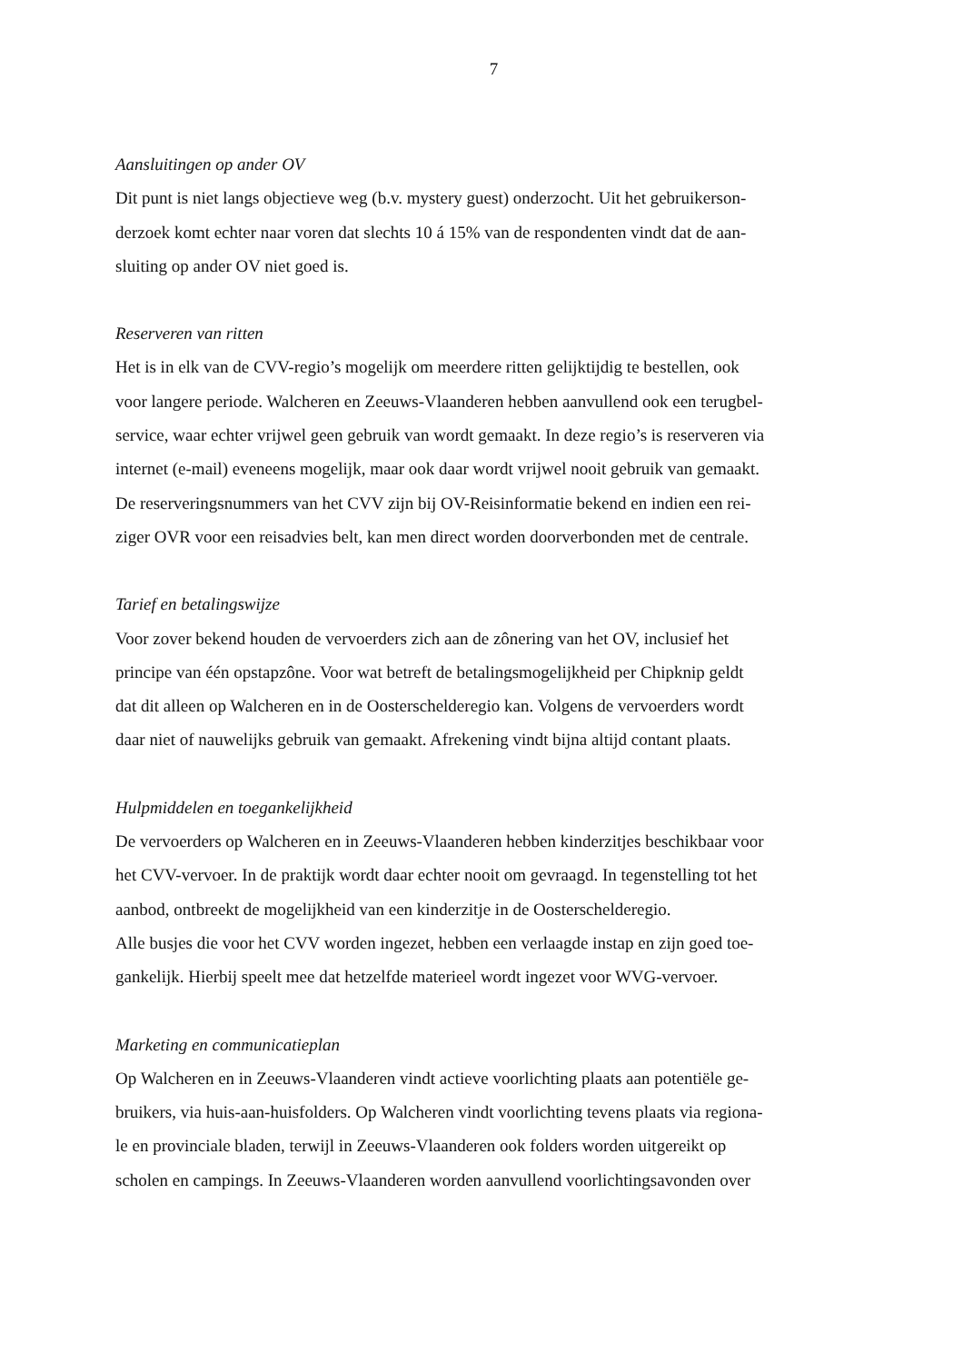7
Aansluitingen op ander OV
Dit punt is niet langs objectieve weg (b.v. mystery guest) onderzocht. Uit het gebruikerson-
derzoek komt echter naar voren dat slechts 10 á 15% van de respondenten vindt dat de aan-
sluiting op ander OV niet goed is.
Reserveren van ritten
Het is in elk van de CVV-regio’s mogelijk om meerdere ritten gelijktijdig te bestellen, ook
voor langere periode. Walcheren en Zeeuws-Vlaanderen hebben aanvullend ook een terugbel-
service, waar echter vrijwel geen gebruik van wordt gemaakt. In deze regio’s is reserveren via
internet (e-mail) eveneens mogelijk, maar ook daar wordt vrijwel nooit gebruik van gemaakt.
De reserveringsnummers van het CVV zijn bij OV-Reisinformatie bekend en indien een rei-
ziger OVR voor een reisadvies belt, kan men direct worden doorverbonden met de centrale.
Tarief en betalingswijze
Voor zover bekend houden de vervoerders zich aan de zônering van het OV, inclusief het
principe van één opstapzône. Voor wat betreft de betalingsmogelijkheid per Chipknip geldt
dat dit alleen op Walcheren en in de Oosterschelderegio kan. Volgens de vervoerders wordt
daar niet of nauwelijks gebruik van gemaakt. Afrekening vindt bijna altijd contant plaats.
Hulpmiddelen en toegankelijkheid
De vervoerders op Walcheren en in Zeeuws-Vlaanderen hebben kinderzitjes beschikbaar voor
het CVV-vervoer. In de praktijk wordt daar echter nooit om gevraagd. In tegenstelling tot het
aanbod, ontbreekt de mogelijkheid van een kinderzitje in de Oosterschelderegio.
Alle busjes die voor het CVV worden ingezet, hebben een verlaagde instap en zijn goed toe-
gankelijk. Hierbij speelt mee dat hetzelfde materieel wordt ingezet voor WVG-vervoer.
Marketing en communicatieplan
Op Walcheren en in Zeeuws-Vlaanderen vindt actieve voorlichting plaats aan potentiële ge-
bruikers, via huis-aan-huisfolders. Op Walcheren vindt voorlichting tevens plaats via regiona-
le en provinciale bladen, terwijl in Zeeuws-Vlaanderen ook folders worden uitgereikt op
scholen en campings. In Zeeuws-Vlaanderen worden aanvullend voorlichtingsavonden over